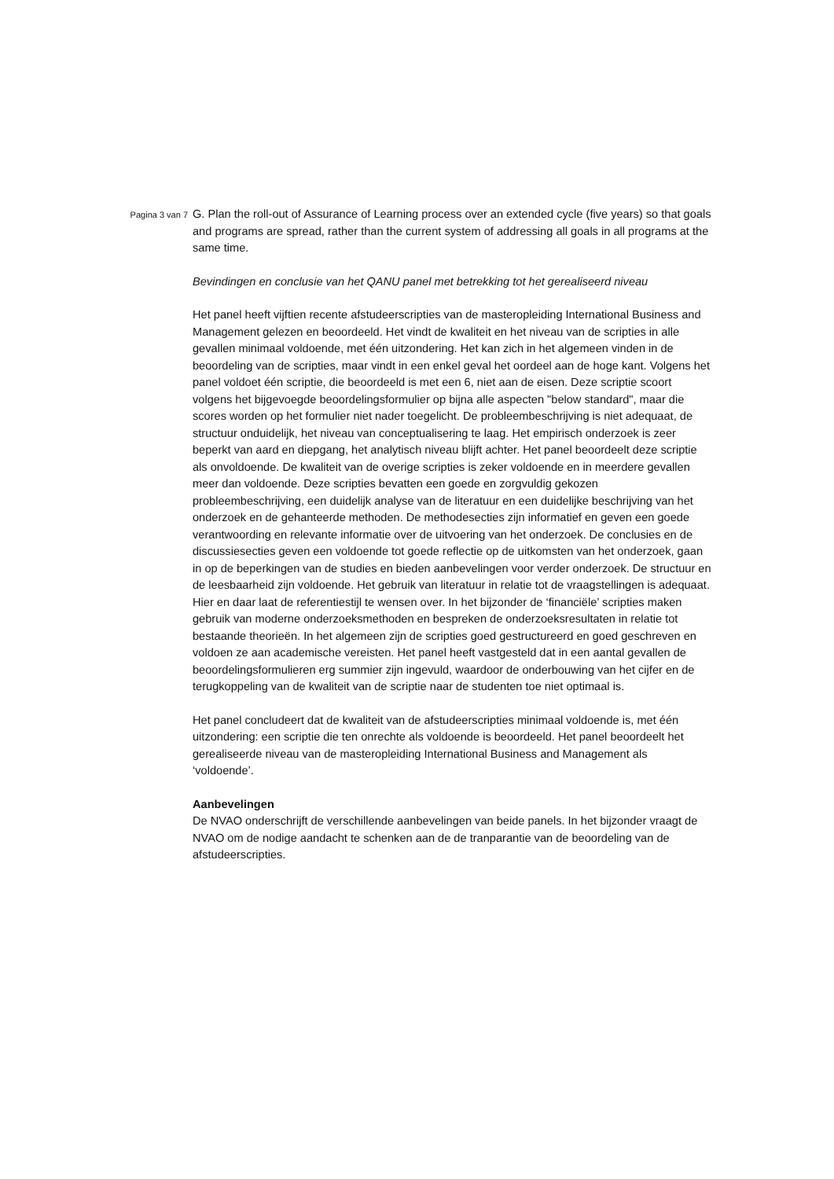Pagina 3 van 7
G. Plan the roll-out of Assurance of Learning process over an extended cycle (five years) so that goals and programs are spread, rather than the current system of addressing all goals in all programs at the same time.
Bevindingen en conclusie van het QANU panel met betrekking tot het gerealiseerd niveau
Het panel heeft vijftien recente afstudeerscripties van de masteropleiding International Business and Management gelezen en beoordeeld. Het vindt de kwaliteit en het niveau van de scripties in alle gevallen minimaal voldoende, met één uitzondering. Het kan zich in het algemeen vinden in de beoordeling van de scripties, maar vindt in een enkel geval het oordeel aan de hoge kant. Volgens het panel voldoet één scriptie, die beoordeeld is met een 6, niet aan de eisen. Deze scriptie scoort volgens het bijgevoegde beoordelingsformulier op bijna alle aspecten "below standard", maar die scores worden op het formulier niet nader toegelicht. De probleembeschrijving is niet adequaat, de structuur onduidelijk, het niveau van conceptualisering te laag. Het empirisch onderzoek is zeer beperkt van aard en diepgang, het analytisch niveau blijft achter. Het panel beoordeelt deze scriptie als onvoldoende. De kwaliteit van de overige scripties is zeker voldoende en in meerdere gevallen meer dan voldoende. Deze scripties bevatten een goede en zorgvuldig gekozen probleembeschrijving, een duidelijk analyse van de literatuur en een duidelijke beschrijving van het onderzoek en de gehanteerde methoden. De methodesecties zijn informatief en geven een goede verantwoording en relevante informatie over de uitvoering van het onderzoek. De conclusies en de discussiesecties geven een voldoende tot goede reflectie op de uitkomsten van het onderzoek, gaan in op de beperkingen van de studies en bieden aanbevelingen voor verder onderzoek. De structuur en de leesbaarheid zijn voldoende. Het gebruik van literatuur in relatie tot de vraagstellingen is adequaat. Hier en daar laat de referentiestijl te wensen over. In het bijzonder de ‘financiële’ scripties maken gebruik van moderne onderzoeksmethoden en bespreken de onderzoeksresultaten in relatie tot bestaande theorieën. In het algemeen zijn de scripties goed gestructureerd en goed geschreven en voldoen ze aan academische vereisten. Het panel heeft vastgesteld dat in een aantal gevallen de beoordelingsformulieren erg summier zijn ingevuld, waardoor de onderbouwing van het cijfer en de terugkoppeling van de kwaliteit van de scriptie naar de studenten toe niet optimaal is.
Het panel concludeert dat de kwaliteit van de afstudeerscripties minimaal voldoende is, met één uitzondering: een scriptie die ten onrechte als voldoende is beoordeeld. Het panel beoordeelt het gerealiseerde niveau van de masteropleiding International Business and Management als ‘voldoende’.
Aanbevelingen
De NVAO onderschrijft de verschillende aanbevelingen van beide panels. In het bijzonder vraagt de NVAO om de nodige aandacht te schenken aan de de tranparantie van de beoordeling van de afstudeerscripties.